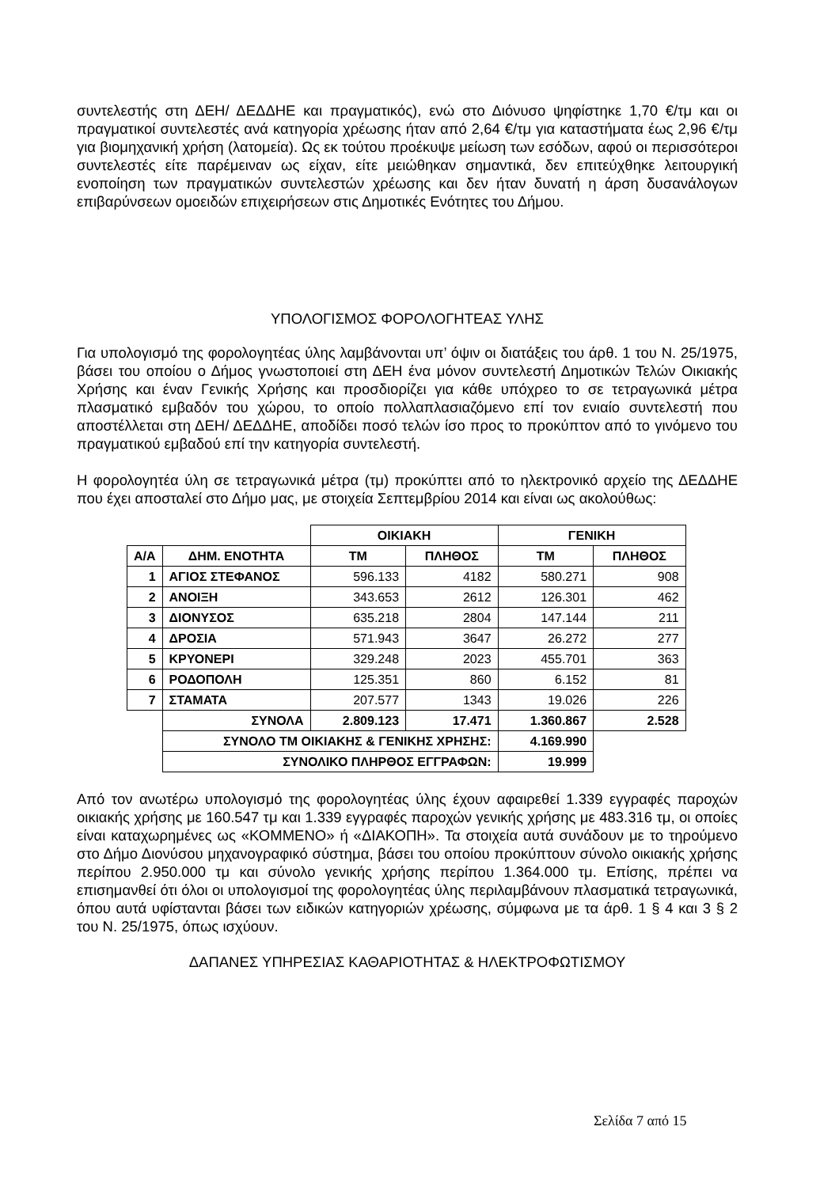συντελεστής στη ΔΕΗ/ ΔΕΔΔΗΕ και πραγματικός), ενώ στο Διόνυσο ψηφίστηκε 1,70 €/τμ και οι πραγματικοί συντελεστές ανά κατηγορία χρέωσης ήταν από 2,64 €/τμ για καταστήματα έως 2,96 €/τμ για βιομηχανική χρήση (λατομεία). Ως εκ τούτου προέκυψε μείωση των εσόδων, αφού οι περισσότεροι συντελεστές είτε παρέμειναν ως είχαν, είτε μειώθηκαν σημαντικά, δεν επιτεύχθηκε λειτουργική ενοποίηση των πραγματικών συντελεστών χρέωσης και δεν ήταν δυνατή η άρση δυσανάλογων επιβαρύνσεων ομοειδών επιχειρήσεων στις Δημοτικές Ενότητες του Δήμου.
ΥΠΟΛΟΓΙΣΜΟΣ ΦΟΡΟΛΟΓΗΤΕΑΣ ΥΛΗΣ
Για υπολογισμό της φορολογητέας ύλης λαμβάνονται υπ’ όψιν οι διατάξεις του άρθ. 1 του Ν. 25/1975, βάσει του οποίου ο Δήμος γνωστοποιεί στη ΔΕΗ ένα μόνον συντελεστή Δημοτικών Τελών Οικιακής Χρήσης και έναν Γενικής Χρήσης και προσδιορίζει για κάθε υπόχρεο το σε τετραγωνικά μέτρα πλασματικό εμβαδόν του χώρου, το οποίο πολλαπλασιαζόμενο επί τον ενιαίο συντελεστή που αποστέλλεται στη ΔΕΗ/ ΔΕΔΔΗΕ, αποδίδει ποσό τελών ίσο προς το προκύπτον από το γινόμενο του πραγματικού εμβαδού επί την κατηγορία συντελεστή.
Η φορολογητέα ύλη σε τετραγωνικά μέτρα (τμ) προκύπτει από το ηλεκτρονικό αρχείο της ΔΕΔΔΗΕ που έχει αποσταλεί στο Δήμο μας, με στοιχεία Σεπτεμβρίου 2014 και είναι ως ακολούθως:
| | | ΟΙΚΙΑΚΗ | | ΓΕΝΙΚΗ | |
| Α/Α | ΔΗΜ. ΕΝΟΤΗΤΑ | ΤΜ | ΠΛΗΘΟΣ | ΤΜ | ΠΛΗΘΟΣ |
| 1 | ΑΓΙΟΣ ΣΤΕΦΑΝΟΣ | 596.133 | 4182 | 580.271 | 908 |
| 2 | ΑΝΟΙΞΗ | 343.653 | 2612 | 126.301 | 462 |
| 3 | ΔΙΟΝΥΣΟΣ | 635.218 | 2804 | 147.144 | 211 |
| 4 | ΔΡΟΣΙΑ | 571.943 | 3647 | 26.272 | 277 |
| 5 | ΚΡΥΟΝΕΡΙ | 329.248 | 2023 | 455.701 | 363 |
| 6 | ΡΟΔΟΠΟΛΗ | 125.351 | 860 | 6.152 | 81 |
| 7 | ΣΤΑΜΑΤΑ | 207.577 | 1343 | 19.026 | 226 |
| | ΣΥΝΟΛΑ | 2.809.123 | 17.471 | 1.360.867 | 2.528 |
| | ΣΥΝΟΛΟ ΤΜ ΟΙΚΙΑΚΗΣ & ΓΕΝΙΚΗΣ ΧΡΗΣΗΣ: | | | 4.169.990 | |
| | ΣΥΝΟΛΙΚΟ ΠΛΗΡΘΟΣ ΕΓΓΡΑΦΩΝ: | | | 19.999 | |
Από τον ανωτέρω υπολογισμό της φορολογητέας ύλης έχουν αφαιρεθεί 1.339 εγγραφές παροχών οικιακής χρήσης με 160.547 τμ και 1.339 εγγραφές παροχών γενικής χρήσης με 483.316 τμ, οι οποίες είναι καταχωρημένες ως «ΚΟΜΜΕΝΟ» ή «ΔΙΑΚΟΠΗ». Τα στοιχεία αυτά συνάδουν με το τηρούμενο στο Δήμο Διονύσου μηχανογραφικό σύστημα, βάσει του οποίου προκύπτουν σύνολο οικιακής χρήσης περίπου 2.950.000 τμ και σύνολο γενικής χρήσης περίπου 1.364.000 τμ. Επίσης, πρέπει να επισημανθεί ότι όλοι οι υπολογισμοί της φορολογητέας ύλης περιλαμβάνουν πλασματικά τετραγωνικά, όπου αυτά υφίστανται βάσει των ειδικών κατηγοριών χρέωσης, σύμφωνα με τα άρθ. 1 § 4 και 3 § 2 του Ν. 25/1975, όπως ισχύουν.
ΔΑΠΑΝΕΣ ΥΠΗΡΕΣΙΑΣ ΚΑΘΑΡΙΟΤΗΤΑΣ & ΗΛΕΚΤΡΟΦΩΤΙΣΜΟΥ
Σελίδα 7 από 15